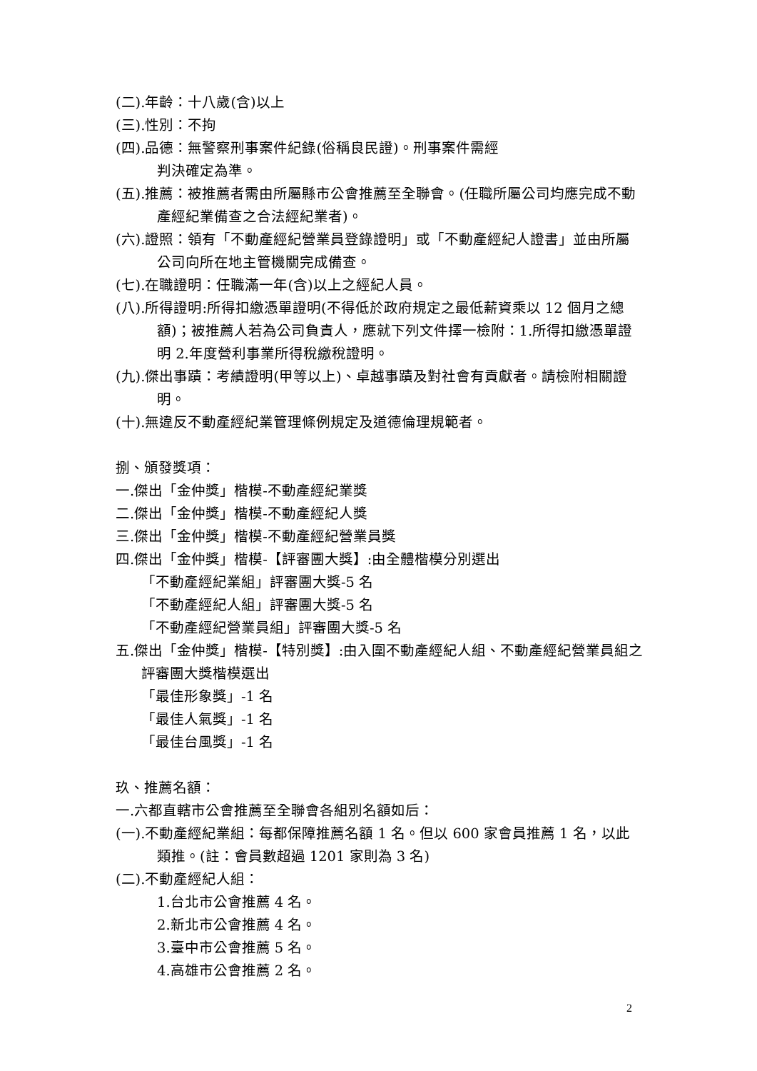(二).年齡：十八歲(含)以上
(三).性別：不拘
(四).品德：無警察刑事案件紀錄(俗稱良民證)。刑事案件需經
判決確定為準。
(五).推薦：被推薦者需由所屬縣市公會推薦至全聯會。(任職所屬公司均應完成不動產經紀業備查之合法經紀業者)。
(六).證照：領有「不動產經紀營業員登錄證明」或「不動產經紀人證書」並由所屬公司向所在地主管機關完成備查。
(七).在職證明：任職滿一年(含)以上之經紀人員。
(八).所得證明:所得扣繳憑單證明(不得低於政府規定之最低薪資乘以 12 個月之總額)；被推薦人若為公司負責人，應就下列文件擇一檢附：1.所得扣繳憑單證明 2.年度營利事業所得稅繳稅證明。
(九).傑出事蹟：考績證明(甲等以上)、卓越事蹟及對社會有貢獻者。請檢附相關證明。
(十).無違反不動產經紀業管理條例規定及道德倫理規範者。
捌、頒發獎項：
一.傑出「金仲獎」楷模-不動產經紀業獎
二.傑出「金仲獎」楷模-不動產經紀人獎
三.傑出「金仲獎」楷模-不動產經紀營業員獎
四.傑出「金仲獎」楷模-【評審團大獎】:由全體楷模分別選出
「不動產經紀業組」評審團大獎-5 名
「不動產經紀人組」評審團大獎-5 名
「不動產經紀營業員組」評審團大獎-5 名
五.傑出「金仲獎」楷模-【特別獎】:由入圍不動產經紀人組、不動產經紀營業員組之評審團大獎楷模選出
「最佳形象獎」-1 名
「最佳人氣獎」-1 名
「最佳台風獎」-1 名
玖、推薦名額：
一.六都直轄市公會推薦至全聯會各組別名額如后：
(一).不動產經紀業組：每都保障推薦名額 1 名。但以 600 家會員推薦 1 名，以此類推。(註：會員數超過 1201 家則為 3 名)
(二).不動產經紀人組：
1.台北市公會推薦 4 名。
2.新北市公會推薦 4 名。
3.臺中市公會推薦 5 名。
4.高雄市公會推薦 2 名。
2